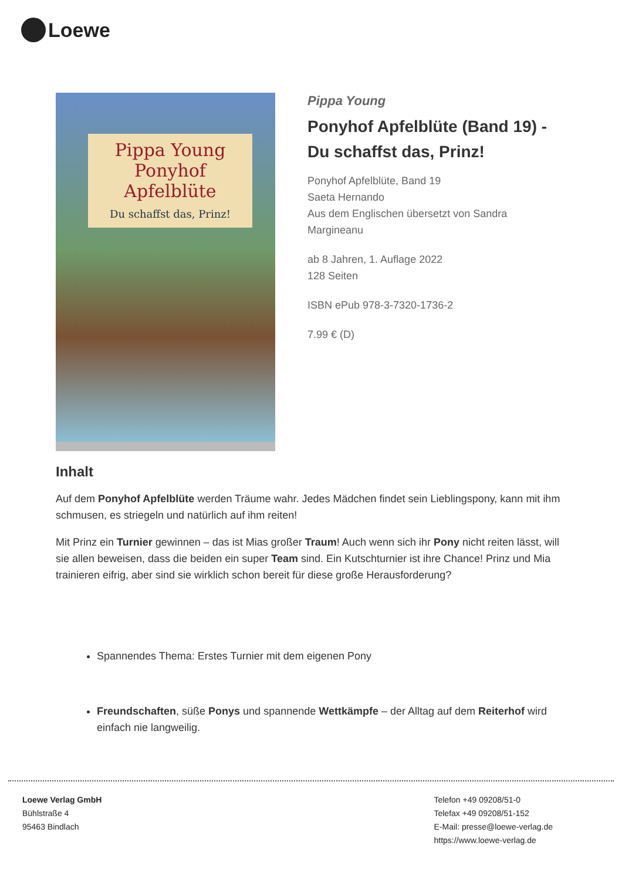Loewe
Pippa Young
Ponyhof Apfelblüte
Du schaffst das, Prinz!
Pippa Young
Ponyhof Apfelblüte (Band 19) - Du schaffst das, Prinz!
Ponyhof Apfelblüte, Band 19
Saeta Hernando
Aus dem Englischen übersetzt von Sandra Margineanu
ab 8 Jahren, 1. Auflage 2022
128 Seiten
ISBN ePub 978-3-7320-1736-2
7.99 € (D)
Inhalt
Auf dem Ponyhof Apfelblüte werden Träume wahr. Jedes Mädchen findet sein Lieblingspony, kann mit ihm schmusen, es striegeln und natürlich auf ihm reiten!
Mit Prinz ein Turnier gewinnen – das ist Mias großer Traum! Auch wenn sich ihr Pony nicht reiten lässt, will sie allen beweisen, dass die beiden ein super Team sind. Ein Kutschturnier ist ihre Chance! Prinz und Mia trainieren eifrig, aber sind sie wirklich schon bereit für diese große Herausforderung?
Spannendes Thema: Erstes Turnier mit dem eigenen Pony
Freundschaften, süße Ponys und spannende Wettkämpfe – der Alltag auf dem Reiterhof wird einfach nie langweilig.
Loewe Verlag GmbH
Bühlstraße 4
95463 Bindlach
Telefon +49 09208/51-0
Telefax +49 09208/51-152
E-Mail: presse@loewe-verlag.de
https://www.loewe-verlag.de